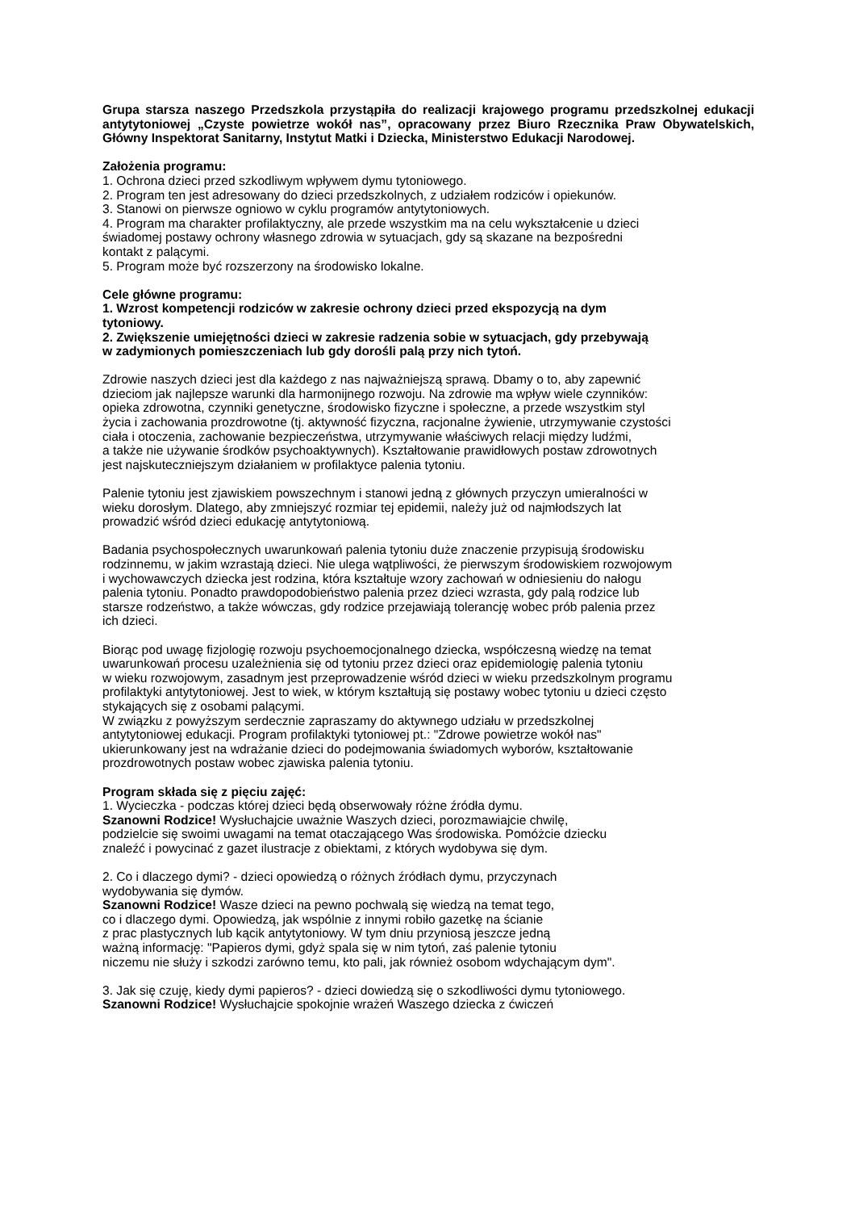Grupa starsza naszego Przedszkola przystąpiła do realizacji krajowego programu przedszkolnej edukacji antytytoniowej „Czyste powietrze wokół nas”, opracowany przez Biuro Rzecznika Praw Obywatelskich, Główny Inspektorat Sanitarny, Instytut Matki i Dziecka, Ministerstwo Edukacji Narodowej.
Założenia programu:
1. Ochrona dzieci przed szkodliwym wpływem dymu tytoniowego.
2. Program ten jest adresowany do dzieci przedszkolnych, z udziałem rodziców i opiekunów.
3. Stanowi on pierwsze ogniowo w cyklu programów antytytoniowych.
4. Program ma charakter profilaktyczny, ale przede wszystkim ma na celu wykształcenie u dzieci
świadomej postawy ochrony własnego zdrowia w sytuacjach, gdy są skazane na bezpośredni
kontakt z palącymi.
5. Program może być rozszerzony na środowisko lokalne.
Cele główne programu:
1. Wzrost kompetencji rodziców w zakresie ochrony dzieci przed ekspozycją na dym
tytoniowy.
2. Zwiększenie umiejętności dzieci w zakresie radzenia sobie w sytuacjach, gdy przebywają
w zadymionych pomieszczeniach lub gdy dorośli palą przy nich tytoń.
Zdrowie naszych dzieci jest dla każdego z nas najważniejszą sprawą. Dbamy o to, aby zapewnić
dzieciom jak najlepsze warunki dla harmonijnego rozwoju. Na zdrowie ma wpływ wiele czynników:
opieka zdrowotna, czynniki genetyczne, środowisko fizyczne i społeczne, a przede wszystkim styl
życia i zachowania prozdrowotne (tj. aktywność fizyczna, racjonalne żywienie, utrzymywanie czystości
ciała i otoczenia, zachowanie bezpieczeństwa, utrzymywanie właściwych relacji między ludźmi,
a także nie używanie środków psychoaktywnych). Kształtowanie prawidłowych postaw zdrowotnych
jest najskuteczniejszym działaniem w profilaktyce palenia tytoniu.
Palenie tytoniu jest zjawiskiem powszechnym i stanowi jedną z głównych przyczyn umieralności w
wieku dorosłym. Dlatego, aby zmniejszyć rozmiar tej epidemii, należy już od najmłodszych lat
prowadzić wśród dzieci edukację antytytoniową.
Badania psychospołecznych uwarunkowań palenia tytoniu duże znaczenie przypisują środowisku
rodzinnemu, w jakim wzrastają dzieci. Nie ulega wątpliwości, że pierwszym środowiskiem rozwojowym
i wychowawczych dziecka jest rodzina, która kształtuje wzory zachowań w odniesieniu do nałogu
palenia tytoniu. Ponadto prawdopodobieństwo palenia przez dzieci wzrasta, gdy palą rodzice lub
starsze rodzeństwo, a także wówczas, gdy rodzice przejawiają tolerancję wobec prób palenia przez
ich dzieci.
Biorąc pod uwagę fizjologię rozwoju psychoemocjonalnego dziecka, współczesną wiedzę na temat
uwarunkowań procesu uzależnienia się od tytoniu przez dzieci oraz epidemiologię palenia tytoniu
w wieku rozwojowym, zasadnym jest przeprowadzenie wśród dzieci w wieku przedszkolnym programu
profilaktyki antytytoniowej. Jest to wiek, w którym kształtują się postawy wobec tytoniu u dzieci często
stykających się z osobami palącymi.
W związku z powyższym serdecznie zapraszamy do aktywnego udziału w przedszkolnej
antytytoniowej edukacji. Program profilaktyki tytoniowej pt.: "Zdrowe powietrze wokół nas"
ukierunkowany jest na wdrażanie dzieci do podejmowania świadomych wyborów, kształtowanie
prozdrowotnych postaw wobec zjawiska palenia tytoniu.
Program składa się z pięciu zajęć:
1. Wycieczka - podczas której dzieci będą obserwowały różne źródła dymu.
Szanowni Rodzice! Wysłuchajcie uważnie Waszych dzieci, porozmawiajcie chwilę,
podzielcie się swoimi uwagami na temat otaczającego Was środowiska. Pomóżcie dziecku
znaleźć i powycinać z gazet ilustracje z obiektami, z których wydobywa się dym.
2. Co i dlaczego dymi? - dzieci opowiedzą o różnych źródłach dymu, przyczynach
wydobywania się dymów.
Szanowni Rodzice! Wasze dzieci na pewno pochwalą się wiedzą na temat tego,
co i dlaczego dymi. Opowiedzą, jak wspólnie z innymi robiło gazetkę na ścianie
z prac plastycznych lub kącik antytytoniowy. W tym dniu przyniosą jeszcze jedną
ważną informację: "Papieros dymi, gdyż spala się w nim tytoń, zaś palenie tytoniu
niczemu nie służy i szkodzi zarówno temu, kto pali, jak również osobom wdychającym dym".
3. Jak się czuję, kiedy dymi papieros? - dzieci dowiedzą się o szkodliwości dymu tytoniowego.
Szanowni Rodzice! Wysłuchajcie spokojnie wrażeń Waszego dziecka z ćwiczeń